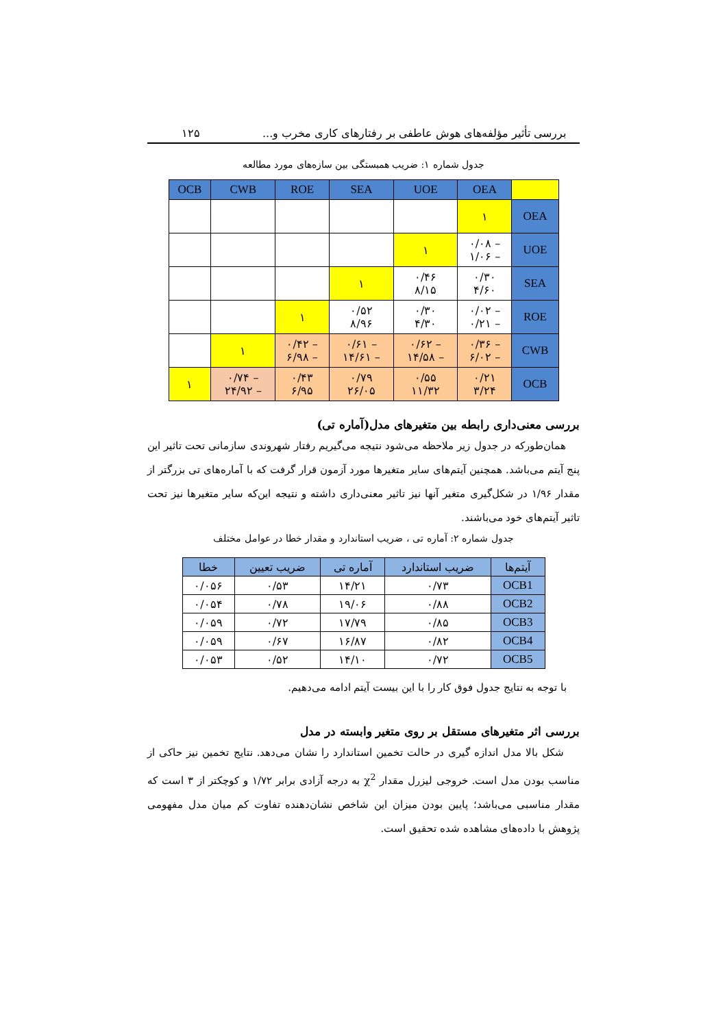بررسی تأثیر مؤلفه‌های هوش عاطفی بر رفتارهای کاری مخرب و... ۱۲۵
جدول شماره ۱: ضریب همبستگی بین سازه‌های مورد مطالعه
| | OEA | UOE | SEA | ROE | CWB | OCB |
| --- | --- | --- | --- | --- | --- | --- |
| OEA | ۱ | | | | | |
| UOE | – ۰/۰۸ – ۱/۰۶ | ۱ | | | | |
| SEA | ۰/۳۰ ۴/۶۰ | ۰/۴۶ ۸/۱۵ | ۱ | | | |
| ROE | – ۰/۰۲ – ۰/۲۱ | ۰/۳۰ ۴/۳۰ | ۰/۵۲ ۸/۹۶ | ۱ | | |
| CWB | – ۰/۳۶ – ۶/۰۲ | – ۰/۶۲ – ۱۴/۵۸ | – ۰/۶۱ – ۱۴/۶۱ | – ۰/۴۲ – ۶/۹۸ | ۱ | |
| OCB | ۰/۲۱ ۳/۲۴ | ۰/۵۵ ۱۱/۳۲ | ۰/۷۹ ۲۶/۰۵ | ۰/۴۳ ۶/۹۵ | – ۰/۷۴ – ۲۴/۹۲ | ۱ |
بررسی معنی‌داری رابطه بین متغیرهای مدل(آماره تی)
همان‌طورکه در جدول زیر ملاحظه می‌شود نتیجه می‌گیریم رفتار شهروندی سازمانی تحت تاثیر این پنج آیتم می‌باشد. همچنین آیتم‌های سایر متغیرها مورد آزمون قرار گرفت که با آماره‌های تی بزرگتر از مقدار ۱/۹۶ در شکل‌گیری متغیر آنها نیز تاثیر معنی‌داری داشته و نتیجه این‌که سایر متغیرها نیز تحت تاثیر آیتم‌های خود می‌باشند.
جدول شماره ۲: آماره تی ، ضریب استاندارد و مقدار خطا در عوامل مختلف
| آیتم‌ها | ضریب استاندارد | آماره تی | ضریب تعیین | خطا |
| --- | --- | --- | --- | --- |
| OCB1 | ۰/۷۳ | ۱۴/۲۱ | ۰/۵۳ | ۰/۰۵۶ |
| OCB2 | ۰/۸۸ | ۱۹/۰۶ | ۰/۷۸ | ۰/۰۵۴ |
| OCB3 | ۰/۸۵ | ۱۷/۷۹ | ۰/۷۲ | ۰/۰۵۹ |
| OCB4 | ۰/۸۲ | ۱۶/۸۷ | ۰/۶۷ | ۰/۰۵۹ |
| OCB5 | ۰/۷۲ | ۱۴/۱۰ | ۰/۵۲ | ۰/۰۵۳ |
با توجه به نتایج جدول فوق کار را با این بیست آیتم ادامه می‌دهیم.
بررسی اثر متغیرهای مستقل بر روی متغیر وابسته در مدل
شکل بالا مدل اندازه گیری در حالت تخمین استاندارد را نشان می‌دهد. نتایج تخمین نیز حاکی از مناسب بودن مدل است. خروجی لیزرل مقدار χ<sup>2</sup> به درجه آزادی برابر ۱/۷۲ و کوچکتر از ۳ است که مقدار مناسبی می‌باشد؛ پایین بودن میزان این شاخص نشان‌دهنده تفاوت کم میان مدل مفهومی پژوهش با داده‌های مشاهده شده تحقیق است.